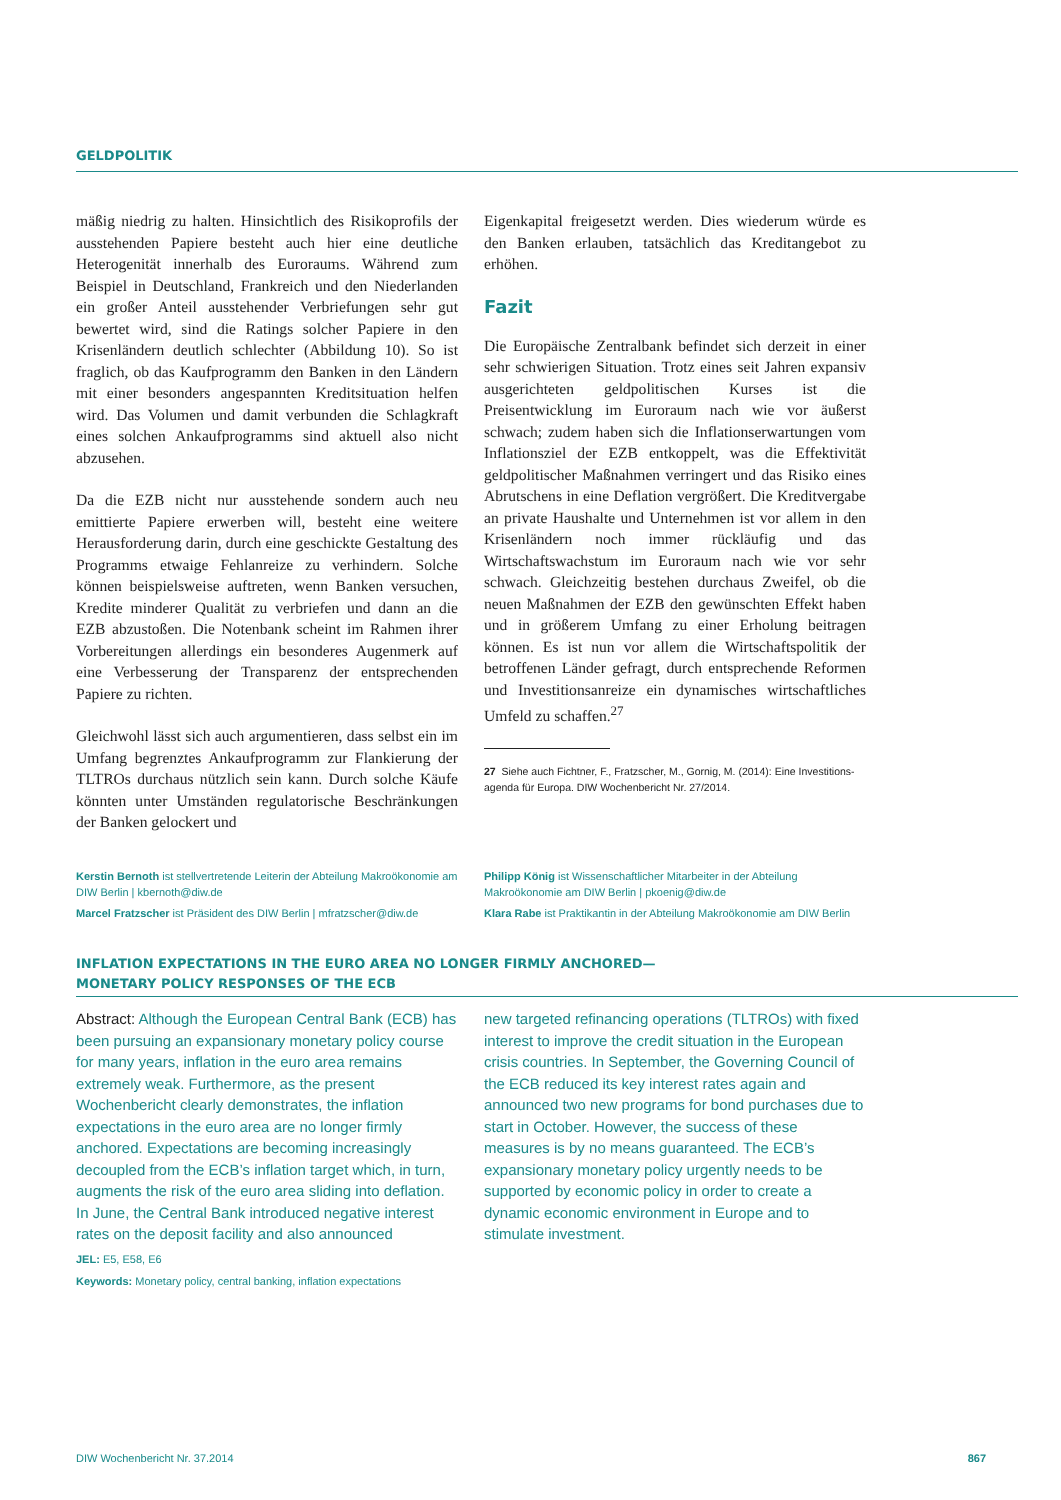GELDPOLITIK
mäßig niedrig zu halten. Hinsichtlich des Risikoprofils der ausstehenden Papiere besteht auch hier eine deutliche Heterogenität innerhalb des Euroraums. Während zum Beispiel in Deutschland, Frankreich und den Niederlanden ein großer Anteil ausstehender Verbriefungen sehr gut bewertet wird, sind die Ratings solcher Papiere in den Krisenländern deutlich schlechter (Abbildung 10). So ist fraglich, ob das Kaufprogramm den Banken in den Ländern mit einer besonders angespannten Kreditsituation helfen wird. Das Volumen und damit verbunden die Schlagkraft eines solchen Ankaufprogramms sind aktuell also nicht abzusehen.
Da die EZB nicht nur ausstehende sondern auch neu emittierte Papiere erwerben will, besteht eine weitere Herausforderung darin, durch eine geschickte Gestaltung des Programms etwaige Fehlanreize zu verhindern. Solche können beispielsweise auftreten, wenn Banken versuchen, Kredite minderer Qualität zu verbriefen und dann an die EZB abzustoßen. Die Notenbank scheint im Rahmen ihrer Vorbereitungen allerdings ein besonderes Augenmerk auf eine Verbesserung der Transparenz der entsprechenden Papiere zu richten.
Gleichwohl lässt sich auch argumentieren, dass selbst ein im Umfang begrenztes Ankaufprogramm zur Flankierung der TLTROs durchaus nützlich sein kann. Durch solche Käufe könnten unter Umständen regulatorische Beschränkungen der Banken gelockert und
Eigenkapital freigesetzt werden. Dies wiederum würde es den Banken erlauben, tatsächlich das Kreditangebot zu erhöhen.
Fazit
Die Europäische Zentralbank befindet sich derzeit in einer sehr schwierigen Situation. Trotz eines seit Jahren expansiv ausgerichteten geldpolitischen Kurses ist die Preisentwicklung im Euroraum nach wie vor äußerst schwach; zudem haben sich die Inflationserwartungen vom Inflationsziel der EZB entkoppelt, was die Effektivität geldpolitischer Maßnahmen verringert und das Risiko eines Abrutschens in eine Deflation vergrößert. Die Kreditvergabe an private Haushalte und Unternehmen ist vor allem in den Krisenländern noch immer rückläufig und das Wirtschaftswachstum im Euroraum nach wie vor sehr schwach. Gleichzeitig bestehen durchaus Zweifel, ob die neuen Maßnahmen der EZB den gewünschten Effekt haben und in größerem Umfang zu einer Erholung beitragen können. Es ist nun vor allem die Wirtschaftspolitik der betroffenen Länder gefragt, durch entsprechende Reformen und Investitionsanreize ein dynamisches wirtschaftliches Umfeld zu schaffen.<sup>27</sup>
27 Siehe auch Fichtner, F., Fratzscher, M., Gornig, M. (2014): Eine Investitions-
agenda für Europa. DIW Wochenbericht Nr. 27/2014.
Kerstin Bernoth ist stellvertretende Leiterin der Abteilung Makroökonomie am DIW Berlin | kbernoth@diw.de
Marcel Fratzscher ist Präsident des DIW Berlin | mfratzscher@diw.de
Philipp König ist Wissenschaftlicher Mitarbeiter in der Abteilung Makroökonomie am DIW Berlin | pkoenig@diw.de
Klara Rabe ist Praktikantin in der Abteilung Makroökonomie am DIW Berlin
INFLATION EXPECTATIONS IN THE EURO AREA NO LONGER FIRMLY ANCHORED—
MONETARY POLICY RESPONSES OF THE ECB
Abstract: Although the European Central Bank (ECB) has been pursuing an expansionary monetary policy course for many years, inflation in the euro area remains extremely weak. Furthermore, as the present Wochenbericht clearly demonstrates, the inflation expectations in the euro area are no longer firmly anchored. Expectations are becoming increasingly decoupled from the ECB’s inflation target which, in turn, augments the risk of the euro area sliding into deflation. In June, the Central Bank introduced negative interest rates on the deposit facility and also announced
new targeted refinancing operations (TLTROs) with fixed interest to improve the credit situation in the European crisis countries. In September, the Governing Council of the ECB reduced its key interest rates again and announced two new programs for bond purchases due to start in October. However, the success of these measures is by no means guaranteed. The ECB’s expansionary monetary policy urgently needs to be supported by economic policy in order to create a dynamic economic environment in Europe and to stimulate investment.
JEL: E5, E58, E6
Keywords: Monetary policy, central banking, inflation expectations
DIW Wochenbericht Nr. 37.2014 867